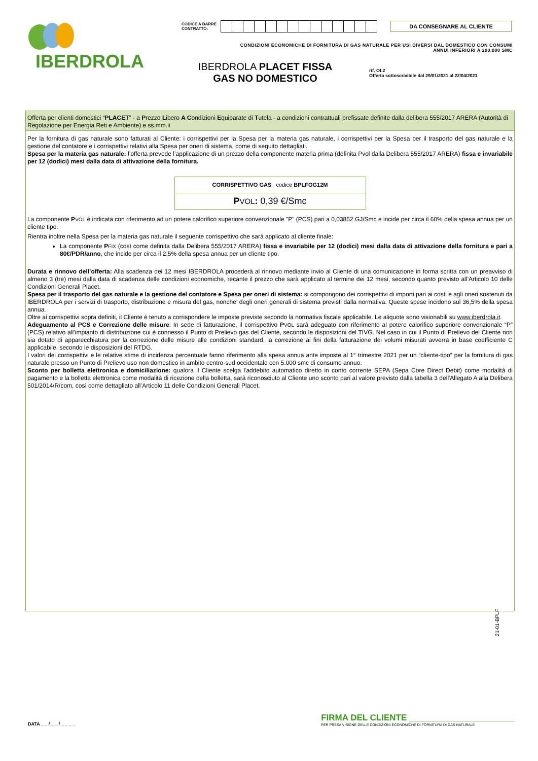IBERDROLA
CODICE A BARRE
CONTRATTO: DA CONSEGNARE AL CLIENTE
CONDIZIONI ECONOMICHE DI FORNITURA DI GAS NATURALE PER USI DIVERSI DAL DOMESTICO CON CONSUMI
ANNUI INFERIORI A 200.000 SMC
IBERDROLA PLACET FISSA
GAS NO DOMESTICO
rif. Of.2
Offerta sottoscrivibile dal 29/01/2021 al 22/04/2021
Offerta per clienti domestici “PLACET” - a Prezzo Libero A Condizioni Equiparate di Tutela - a condizioni contrattuali prefissate definite dalla delibera 555/2017 ARERA (Autorità di Regolazione per Energia Reti e Ambiente) e ss.mm.ii
Per la fornitura di gas naturale sono fatturati al Cliente: i corrispettivi per la Spesa per la materia gas naturale, i corrispettivi per la Spesa per il trasporto del gas naturale e la gestione del contatore e i corrispettivi relativi alla Spesa per oneri di sistema, come di seguito dettagliati.
Spesa per la materia gas naturale: l’offerta prevede l’applicazione di un prezzo della componente materia prima (definita Pvol dalla Delibera 555/2017 ARERA) fissa e invariabile per 12 (dodici) mesi dalla data di attivazione della fornitura.
| CORRISPETTIVO GAS codice BPLFOG12M |
| P VOL : 0,39 €/Smc |
La componente PVOL è indicata con riferimento ad un potere calorifico superiore convenzionale "P" (PCS) pari a 0,03852 GJ/Smc e incide per circa il 60% della spesa annua per un cliente tipo.
Rientra inoltre nella Spesa per la materia gas naturale il seguente corrispettivo che sarà applicato al cliente finale:
La componente PFIX (così come definita dalla Delibera 555/2017 ARERA) fissa e invariabile per 12 (dodici) mesi dalla data di attivazione della fornitura e pari a 80€/PDR/anno, che incide per circa il 2,5% della spesa annua per un cliente tipo.
Durata e rinnovo dell’offerta: Alla scadenza dei 12 mesi IBERDROLA procederà al rinnovo mediante invio al Cliente di una comunicazione in forma scritta con un preavviso di almeno 3 (tre) mesi dalla data di scadenza delle condizioni economiche, recante il prezzo che sarà applicato al termine dei 12 mesi, secondo quanto previsto all’Articolo 10 delle Condizioni Generali Placet.
Spesa per il trasporto del gas naturale e la gestione del contatore e Spesa per oneri di sistema: si compongono dei corrispettivi di importi pari ai costi e agli oneri sostenuti da IBERDROLA per i servizi di trasporto, distribuzione e misura del gas, nonche’ degli oneri generali di sistema previsti dalla normativa. Queste spese incidono sul 36,5% della spesa annua.
Oltre ai corrispettivi sopra definiti, il Cliente è tenuto a corrispondere le imposte previste secondo la normativa fiscale applicabile. Le aliquote sono visionabili su www.iberdrola.it.
Adeguamento al PCS e Correzione delle misure: In sede di fatturazione, il corrispettivo PVOL sarà adeguato con riferimento al potere calorifico superiore convenzionale “P” (PCS) relativo all’impianto di distribuzione cui è connesso il Punto di Prelievo gas del Cliente, secondo le disposizioni del TIVG. Nel caso in cui il Punto di Prelievo del Cliente non sia dotato di apparecchiatura per la correzione delle misure alle condizioni standard, la correzione ai fini della fatturazione dei volumi misurati avverrà in base coefficiente C applicabile, secondo le disposizioni del RTDG.
I valori dei corrispettivi e le relative stime di incidenza percentuale fanno riferimento alla spesa annua ante imposte al 1° trimestre 2021 per un “cliente-tipo” per la fornitura di gas naturale presso un Punto di Prelievo uso non domestico in ambito centro-sud occidentale con 5.000 smc di consumo annuo.
Sconto per bolletta elettronica e domiciliazione: qualora il Cliente scelga l'addebito automatico diretto in conto corrente SEPA (Sepa Core Direct Debit) come modalità di pagamento e la bolletta elettronica come modalità di ricezione della bolletta, sarà riconosciuto al Cliente uno sconto pari al valore previsto dalla tabella 3 dell'Allegato A alla Delibera 501/2014/R/com, così come dettagliato all’Articolo 11 delle Condizioni Generali Placet.
21-01-BPLF
DATA _ _ / _ _ / _ _ _ _
FIRMA DEL CLIENTE ______________________
PER PRESA VISIONE DELLE CONDIZIONI ECONOMICHE DI FORNITURA DI GAS NATURALE